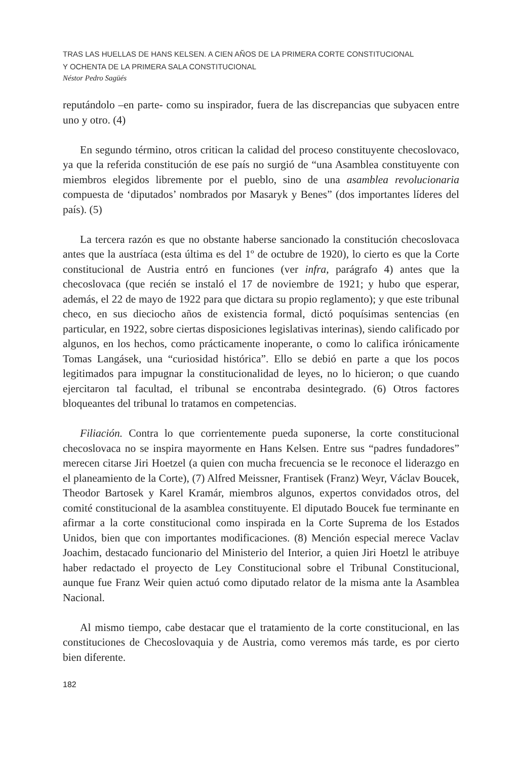TRAS LAS HUELLAS DE HANS KELSEN. A CIEN AÑOS DE LA PRIMERA CORTE CONSTITUCIONAL
Y OCHENTA DE LA PRIMERA SALA CONSTITUCIONAL
Néstor Pedro Sagüés
reputándolo –en parte- como su inspirador, fuera de las discrepancias que subyacen entre uno y otro. (4)
En segundo término, otros critican la calidad del proceso constituyente checoslovaco, ya que la referida constitución de ese país no surgió de “una Asamblea constituyente con miembros elegidos libremente por el pueblo, sino de una asamblea revolucionaria compuesta de ‘diputados’ nombrados por Masaryk y Benes” (dos importantes líderes del país). (5)
La tercera razón es que no obstante haberse sancionado la constitución checoslovaca antes que la austríaca (esta última es del 1º de octubre de 1920), lo cierto es que la Corte constitucional de Austria entró en funciones (ver infra, parágrafo 4) antes que la checoslovaca (que recién se instaló el 17 de noviembre de 1921; y hubo que esperar, además, el 22 de mayo de 1922 para que dictara su propio reglamento); y que este tribunal checo, en sus dieciocho años de existencia formal, dictó poquísimas sentencias (en particular, en 1922, sobre ciertas disposiciones legislativas interinas), siendo calificado por algunos, en los hechos, como prácticamente inoperante, o como lo califica irónicamente Tomas Langásek, una “curiosidad histórica”. Ello se debió en parte a que los pocos legitimados para impugnar la constitucionalidad de leyes, no lo hicieron; o que cuando ejercitaron tal facultad, el tribunal se encontraba desintegrado. (6) Otros factores bloqueantes del tribunal lo tratamos en competencias.
Filiación. Contra lo que corrientemente pueda suponerse, la corte constitucional checoslovaca no se inspira mayormente en Hans Kelsen. Entre sus “padres fundadores” merecen citarse Jiri Hoetzel (a quien con mucha frecuencia se le reconoce el liderazgo en el planeamiento de la Corte), (7) Alfred Meissner, Frantisek (Franz) Weyr, Václav Boucek, Theodor Bartosek y Karel Kramár, miembros algunos, expertos convidados otros, del comité constitucional de la asamblea constituyente. El diputado Boucek fue terminante en afirmar a la corte constitucional como inspirada en la Corte Suprema de los Estados Unidos, bien que con importantes modificaciones. (8) Mención especial merece Vaclav Joachim, destacado funcionario del Ministerio del Interior, a quien Jiri Hoetzl le atribuye haber redactado el proyecto de Ley Constitucional sobre el Tribunal Constitucional, aunque fue Franz Weir quien actuó como diputado relator de la misma ante la Asamblea Nacional.
Al mismo tiempo, cabe destacar que el tratamiento de la corte constitucional, en las constituciones de Checoslovaquia y de Austria, como veremos más tarde, es por cierto bien diferente.
182